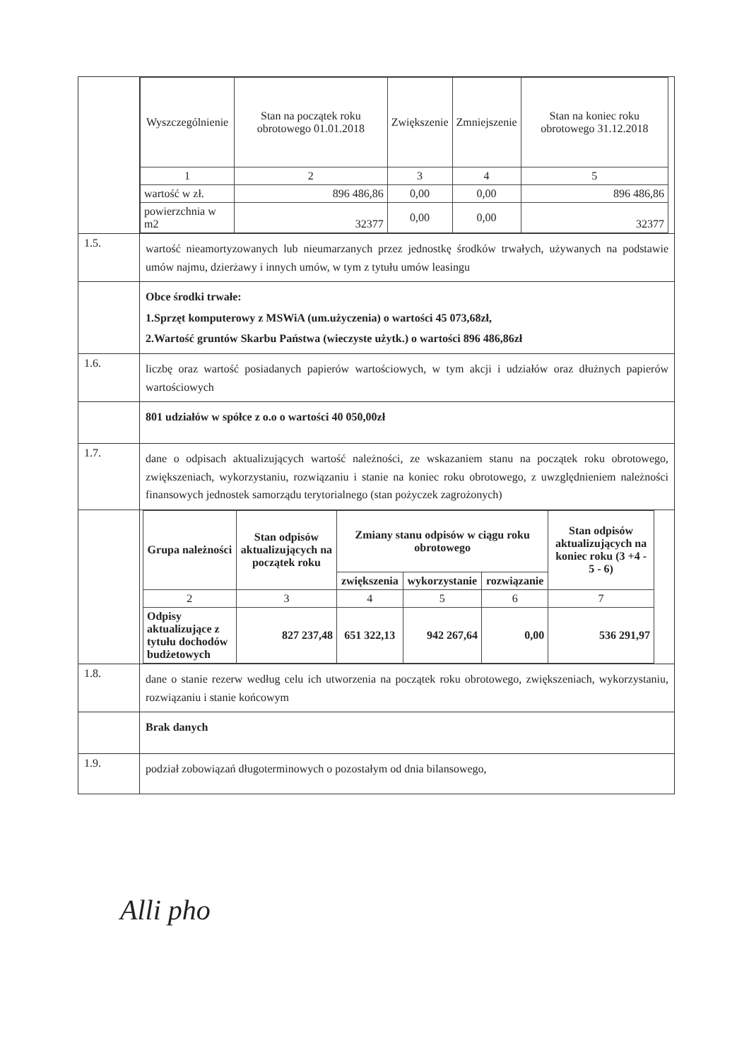| | / Wyszczególnienie / Stan na początek roku obrotowego 01.01.2018 / Zwiększenie / Zmniejszenie / Stan na koniec roku obrotowego 31.12.2018 / / --- / --- / --- / --- / --- / / 1 / 2 / 3 / 4 / 5 / / wartość w zł. / 896 486,86 / 0,00 / 0,00 / 896 486,86 / / powierzchnia w m2 / 32377 / 0,00 / 0,00 / 32377 / |
| 1.5. | wartość nieamortyzowanych lub nieumarzanych przez jednostkę środków trwałych, używanych na podstawie umów najmu, dzierżawy i innych umów, w tym z tytułu umów leasingu |
| | Obce środki trwałe: 1.Sprzęt komputerowy z MSWiA (um.użyczenia) o wartości 45 073,68zł, 2.Wartość gruntów Skarbu Państwa (wieczyste użytk.) o wartości 896 486,86zł |
| 1.6. | liczbę oraz wartość posiadanych papierów wartościowych, w tym akcji i udziałów oraz dłużnych papierów wartościowych |
| | 801 udziałów w spółce z o.o o wartości 40 050,00zł |
| 1.7. | dane o odpisach aktualizujących wartość należności, ze wskazaniem stanu na początek roku obrotowego, zwiększeniach, wykorzystaniu, rozwiązaniu i stanie na koniec roku obrotowego, z uwzględnieniem należności finansowych jednostek samorządu terytorialnego (stan pożyczek zagrożonych) |
| | / Grupa należności / Stan odpisów aktualizujących na początek roku / Zmiany stanu odpisów w ciągu roku obrotowego / / / Stan odpisów aktualizujących na koniec roku (3 +4 - 5 - 6) / / --- / --- / --- / --- / --- / --- / / / / zwiększenia / wykorzystanie / rozwiązanie / / / 2 / 3 / 4 / 5 / 6 / 7 / / Odpisy aktualizujące z tytułu dochodów budżetowych / 827 237,48 / 651 322,13 / 942 267,64 / 0,00 / 536 291,97 / |
| 1.8. | dane o stanie rezerw według celu ich utworzenia na początek roku obrotowego, zwiększeniach, wykorzystaniu, rozwiązaniu i stanie końcowym |
| | Brak danych |
| 1.9. | podział zobowiązań długoterminowych o pozostałym od dnia bilansowego, |
Alli pho